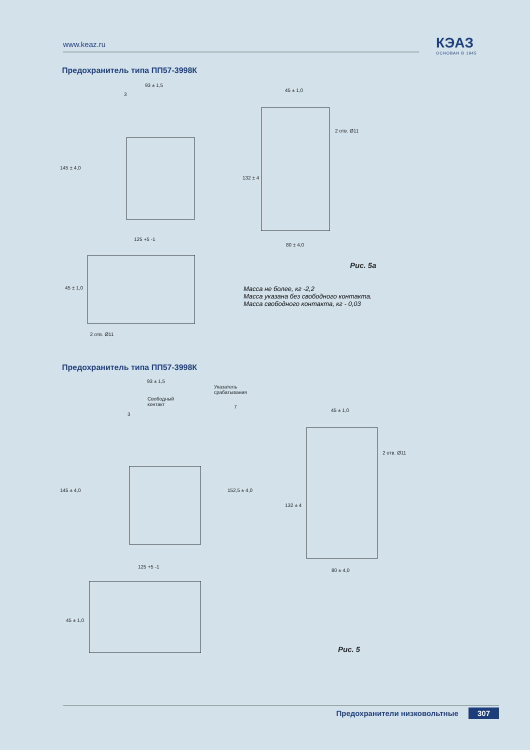www.keaz.ru КЭАЗ
ОСНОВАН В 1945
Предохранитель типа ПП57-3998К
93 ± 1,5
3
145 ± 4,0
125 +5 -1
45 ± 1,0
2 отв. Ø11
132 ± 4
80 ± 4,0
45 ± 1,0
2 отв. Ø11
Рис. 5а
Масса не более, кг -2,2
Масса указана без свободного контакта.
Масса свободного контакта, кг - 0,03
Предохранитель типа ПП57-3998К
93 ± 1,5
Указатель
срабатывания
Свободный
контакт
3
7
145 ± 4,0 152,5 ± 4,0
125 +5 -1
45 ± 1,0
2 отв. Ø11
132 ± 4
80 ± 4,0
45 ± 1,0
Рис. 5
Предохранители низковольтные 307